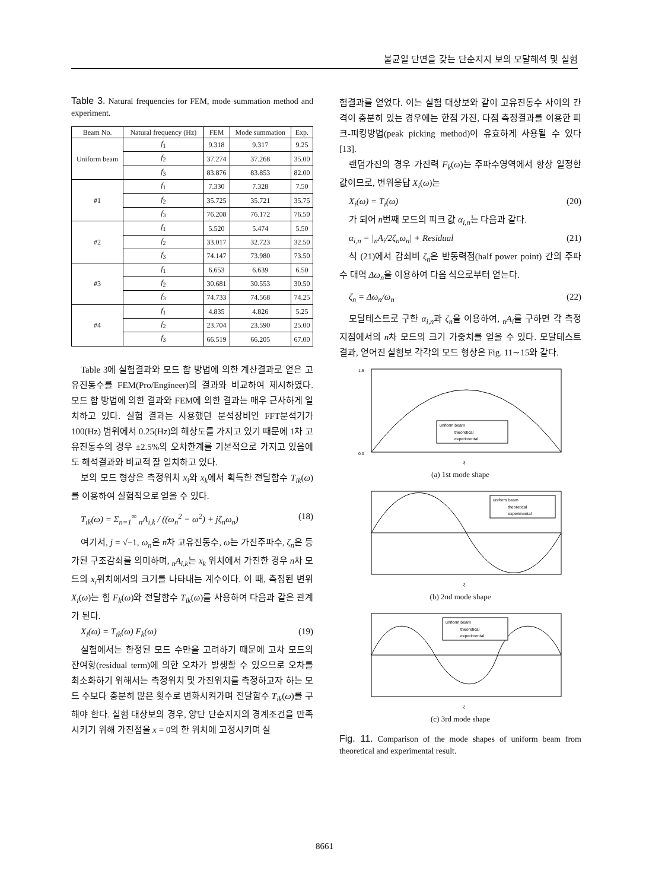불균일 단면을 갖는 단순지지 보의 모달해석 및 실험
Table 3. Natural frequencies for FEM, mode summation method and experiment.
| Beam No. | Natural frequency (Hz) | FEM | Mode summation | Exp. |
| --- | --- | --- | --- | --- |
| Uniform beam | f<sub>1</sub> | 9.318 | 9.317 | 9.25 |
| | f<sub>2</sub> | 37.274 | 37.268 | 35.00 |
| | f<sub>3</sub> | 83.876 | 83.853 | 82.00 |
| #1 | f<sub>1</sub> | 7.330 | 7.328 | 7.50 |
| | f<sub>2</sub> | 35.725 | 35.721 | 35.75 |
| | f<sub>3</sub> | 76.208 | 76.172 | 76.50 |
| #2 | f<sub>1</sub> | 5.520 | 5.474 | 5.50 |
| | f<sub>2</sub> | 33.017 | 32.723 | 32.50 |
| | f<sub>3</sub> | 74.147 | 73.980 | 73.50 |
| #3 | f<sub>1</sub> | 6.653 | 6.639 | 6.50 |
| | f<sub>2</sub> | 30.681 | 30.553 | 30.50 |
| | f<sub>3</sub> | 74.733 | 74.568 | 74.25 |
| #4 | f<sub>1</sub> | 4.835 | 4.826 | 5.25 |
| | f<sub>2</sub> | 23.704 | 23.590 | 25.00 |
| | f<sub>3</sub> | 66.519 | 66.205 | 67.00 |
Table 3에 실험결과와 모드 합 방법에 의한 계산결과로 얻은 고유진동수를 FEM(Pro/Engineer)의 결과와 비교하여 제시하였다. 모드 합 방법에 의한 결과와 FEM에 의한 결과는 매우 근사하게 일치하고 있다. 실험 결과는 사용했던 분석장비인 FFT분석기가 100(Hz) 범위에서 0.25(Hz)의 해상도를 가지고 있기 때문에 1차 고유진동수의 경우 ±2.5%의 오차한계를 기본적으로 가지고 있음에도 해석결과와 비교적 잘 일치하고 있다.
보의 모드 형상은 측정위치 x<sub>i</sub>와 x<sub>k</sub>에서 획득한 전달함수 T<sub>ik</sub>(ω)를 이용하여 실험적으로 얻을 수 있다.
T<sub>ik</sub>(ω) = Σ<sub>n=1</sub><sup>∞</sup> <sub>n</sub>A<sub>i,k</sub> / ((ω<sub>n</sub><sup>2</sup> − ω<sup>2</sup>) + jζ<sub>n</sub>ω<sub>n</sub>) (18)
여기서, j = √−1, ω<sub>n</sub>은 n차 고유진동수, ω는 가진주파수, ζ<sub>n</sub>은 등가된 구조감쇠를 의미하며, <sub>n</sub>A<sub>i,k</sub>는 x<sub>k</sub> 위치에서 가진한 경우 n차 모드의 x<sub>i</sub>위치에서의 크기를 나타내는 계수이다. 이 때, 측정된 변위 X<sub>i</sub>(ω)는 힘 F<sub>k</sub>(ω)와 전달함수 T<sub>ik</sub>(ω)를 사용하여 다음과 같은 관계가 된다.
X<sub>i</sub>(ω) = T<sub>ik</sub>(ω) F<sub>k</sub>(ω) (19)
실험에서는 한정된 모드 수만을 고려하기 때문에 고차 모드의 잔여항(residual term)에 의한 오차가 발생할 수 있으므로 오차를 최소화하기 위해서는 측정위치 및 가진위치를 측정하고자 하는 모드 수보다 충분히 많은 횟수로 변화시켜가며 전달함수 T<sub>ik</sub>(ω)를 구해야 한다. 실험 대상보의 경우, 양단 단순지지의 경계조건을 만족시키기 위해 가진점을 x = 0의 한 위치에 고정시키며 실
험결과를 얻었다. 이는 실험 대상보와 같이 고유진동수 사이의 간격이 충분히 있는 경우에는 한점 가진, 다점 측정결과를 이용한 피크-피킹방법(peak picking method)이 유효하게 사용될 수 있다[13].
랜덤가진의 경우 가진력 F<sub>k</sub>(ω)는 주파수영역에서 항상 일정한 값이므로, 변위응답 X<sub>i</sub>(ω)는
X<sub>i</sub>(ω) = T<sub>i</sub>(ω) (20)
가 되어 n번째 모드의 피크 값 α<sub>i,n</sub>는 다음과 같다.
α<sub>i,n</sub> = |<sub>n</sub>A<sub>i</sub>/2ζ<sub>n</sub>ω<sub>n</sub>| + Residual (21)
식 (21)에서 감쇠비 ζ<sub>n</sub>은 반동력점(half power point) 간의 주파수 대역 Δω<sub>n</sub>을 이용하여 다음 식으로부터 얻는다.
ζ<sub>n</sub> = Δω<sub>n</sub>/ω<sub>n</sub> (22)
모달테스트로 구한 α<sub>i,n</sub>과 ζ<sub>n</sub>을 이용하여, <sub>n</sub>A<sub>i</sub>를 구하면 각 측정지점에서의 n차 모드의 크기 가중치를 얻을 수 있다. 모달테스트 결과, 얻어진 실험보 각각의 모드 형상은 Fig. 11∼15와 같다.
uniform beam
theoretical
experimental
0.0
1.5
ξ
(a) 1st mode shape
uniform beam
theoretical
experimental
ξ
(b) 2nd mode shape
uniform beam
theoretical
experimental
ξ
(c) 3rd mode shape
Fig. 11. Comparison of the mode shapes of uniform beam from theoretical and experimental result.
8661